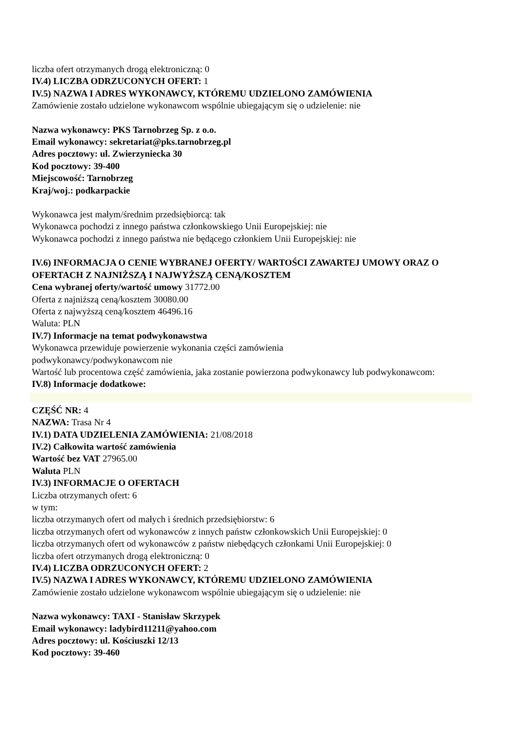liczba ofert otrzymanych drogą elektroniczną: 0
IV.4) LICZBA ODRZUCONYCH OFERT: 1
IV.5) NAZWA I ADRES WYKONAWCY, KTÓREMU UDZIELONO ZAMÓWIENIA
Zamówienie zostało udzielone wykonawcom wspólnie ubiegającym się o udzielenie: nie
Nazwa wykonawcy: PKS Tarnobrzeg Sp. z o.o.
Email wykonawcy: sekretariat@pks.tarnobrzeg.pl
Adres pocztowy: ul. Zwierzyniecka 30
Kod pocztowy: 39-400
Miejscowość: Tarnobrzeg
Kraj/woj.: podkarpackie
Wykonawca jest małym/średnim przedsiębiorcą: tak
Wykonawca pochodzi z innego państwa członkowskiego Unii Europejskiej: nie
Wykonawca pochodzi z innego państwa nie będącego członkiem Unii Europejskiej: nie
IV.6) INFORMACJA O CENIE WYBRANEJ OFERTY/ WARTOŚCI ZAWARTEJ UMOWY ORAZ O OFERTACH Z NAJNIŻSZĄ I NAJWYŻSZĄ CENĄ/KOSZTEM
Cena wybranej oferty/wartość umowy 31772.00
Oferta z najniższą ceną/kosztem 30080.00
Oferta z najwyższą ceną/kosztem 46496.16
Waluta: PLN
IV.7) Informacje na temat podwykonawstwa
Wykonawca przewiduje powierzenie wykonania części zamówienia
podwykonawcy/podwykonawcom nie
Wartość lub procentowa część zamówienia, jaka zostanie powierzona podwykonawcy lub podwykonawcom:
IV.8) Informacje dodatkowe:
CZĘŚĆ NR: 4
NAZWA: Trasa Nr 4
IV.1) DATA UDZIELENIA ZAMÓWIENIA: 21/08/2018
IV.2) Całkowita wartość zamówienia
Wartość bez VAT 27965.00
Waluta PLN
IV.3) INFORMACJE O OFERTACH
Liczba otrzymanych ofert: 6
w tym:
liczba otrzymanych ofert od małych i średnich przedsiębiorstw: 6
liczba otrzymanych ofert od wykonawców z innych państw członkowskich Unii Europejskiej: 0
liczba otrzymanych ofert od wykonawców z państw niebędących członkami Unii Europejskiej: 0
liczba ofert otrzymanych drogą elektroniczną: 0
IV.4) LICZBA ODRZUCONYCH OFERT: 2
IV.5) NAZWA I ADRES WYKONAWCY, KTÓREMU UDZIELONO ZAMÓWIENIA
Zamówienie zostało udzielone wykonawcom wspólnie ubiegającym się o udzielenie: nie
Nazwa wykonawcy: TAXI - Stanisław Skrzypek
Email wykonawcy: ladybird11211@yahoo.com
Adres pocztowy: ul. Kościuszki 12/13
Kod pocztowy: 39-460